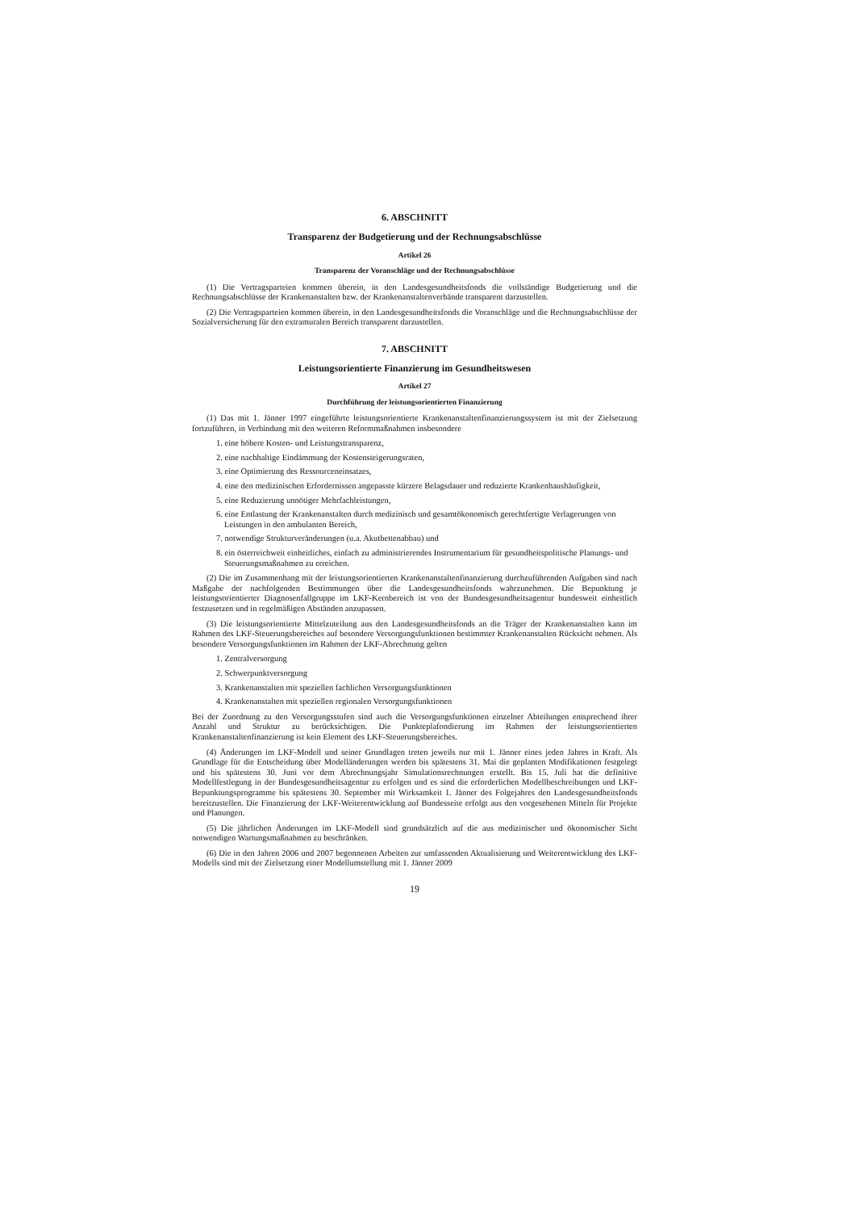6. ABSCHNITT
Transparenz der Budgetierung und der Rechnungsabschlüsse
Artikel 26
Transparenz der Voranschläge und der Rechnungsabschlüsse
(1) Die Vertragsparteien kommen überein, in den Landesgesundheitsfonds die vollständige Budgetierung und die Rechnungsabschlüsse der Krankenanstalten bzw. der Krankenanstaltenverbände transparent darzustellen.
(2) Die Vertragsparteien kommen überein, in den Landesgesundheitsfonds die Voranschläge und die Rechnungsabschlüsse der Sozialversicherung für den extramuralen Bereich transparent darzustellen.
7. ABSCHNITT
Leistungsorientierte Finanzierung im Gesundheitswesen
Artikel 27
Durchführung der leistungsorientierten Finanzierung
(1) Das mit 1. Jänner 1997 eingeführte leistungsorientierte Krankenanstaltenfinanzierungssystem ist mit der Zielsetzung fortzuführen, in Verbindung mit den weiteren Reformmaßnahmen insbesondere
1. eine höhere Kosten- und Leistungstransparenz,
2. eine nachhaltige Eindämmung der Kostensteigerungsraten,
3. eine Optimierung des Ressourceneinsatzes,
4. eine den medizinischen Erfordernissen angepasste kürzere Belagsdauer und reduzierte Krankenhaushäufigkeit,
5. eine Reduzierung unnötiger Mehrfachleistungen,
6. eine Entlastung der Krankenanstalten durch medizinisch und gesamtökonomisch gerechtfertigte Verlagerungen von Leistungen in den ambulanten Bereich,
7. notwendige Strukturveränderungen (u.a. Akutbettenabbau) und
8. ein österreichweit einheitliches, einfach zu administrierendes Instrumentarium für gesundheitspolitische Planungs- und Steuerungsmaßnahmen zu erreichen.
(2) Die im Zusammenhang mit der leistungsorientierten Krankenanstaltenfinanzierung durchzuführenden Aufgaben sind nach Maßgabe der nachfolgenden Bestimmungen über die Landesgesundheitsfonds wahrzunehmen. Die Bepunktung je leistungsorientierter Diagnosenfallgruppe im LKF-Kernbereich ist von der Bundesgesundheitsagentur bundesweit einheitlich festzusetzen und in regelmäßigen Abständen anzupassen.
(3) Die leistungsorientierte Mittelzuteilung aus den Landesgesundheitsfonds an die Träger der Krankenanstalten kann im Rahmen des LKF-Steuerungsbereiches auf besondere Versorgungsfunktionen bestimmter Krankenanstalten Rücksicht nehmen. Als besondere Versorgungsfunktionen im Rahmen der LKF-Abrechnung gelten
1. Zentralversorgung
2. Schwerpunktversorgung
3. Krankenanstalten mit speziellen fachlichen Versorgungsfunktionen
4. Krankenanstalten mit speziellen regionalen Versorgungsfunktionen
Bei der Zuordnung zu den Versorgungsstufen sind auch die Versorgungsfunktionen einzelner Abteilungen entsprechend ihrer Anzahl und Struktur zu berücksichtigen. Die Punkteplafondierung im Rahmen der leistungsorientierten Krankenanstaltenfinanzierung ist kein Element des LKF-Steuerungsbereiches.
(4) Änderungen im LKF-Modell und seiner Grundlagen treten jeweils nur mit 1. Jänner eines jeden Jahres in Kraft. Als Grundlage für die Entscheidung über Modelländerungen werden bis spätestens 31. Mai die geplanten Modifikationen festgelegt und bis spätestens 30. Juni vor dem Abrechnungsjahr Simulationsrechnungen erstellt. Bis 15. Juli hat die definitive Modellfestlegung in der Bundesgesundheitsagentur zu erfolgen und es sind die erforderlichen Modellbeschreibungen und LKF-Bepunktungsprogramme bis spätestens 30. September mit Wirksamkeit 1. Jänner des Folgejahres den Landesgesundheitsfonds bereitzustellen. Die Finanzierung der LKF-Weiterentwicklung auf Bundesseite erfolgt aus den vorgesehenen Mitteln für Projekte und Planungen.
(5) Die jährlichen Änderungen im LKF-Modell sind grundsätzlich auf die aus medizinischer und ökonomischer Sicht notwendigen Wartungsmaßnahmen zu beschränken.
(6) Die in den Jahren 2006 und 2007 begonnenen Arbeiten zur umfassenden Aktualisierung und Weiterentwicklung des LKF-Modells sind mit der Zielsetzung einer Modellumstellung mit 1. Jänner 2009
19